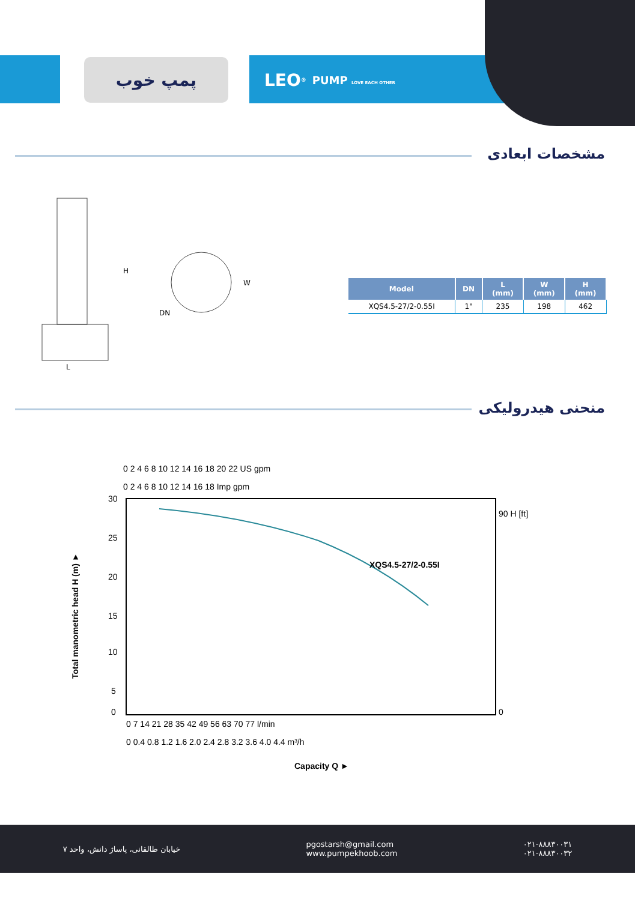پمپ خوب LEO<sup>®</sup> PUMP LOVE EACH OTHER
مشخصات ابعادی
L
H
DN
W
| Model | DN | L (mm) | W (mm) | H (mm) |
| --- | --- | --- | --- | --- |
| XQS4.5-27/2-0.55I | 1" | 235 | 198 | 462 |
منحنی هیدرولیکی
0 2 4 6 8 10 12 14 16 18 20 22 US gpm
0 2 4 6 8 10 12 14 16 18 Imp gpm
XQS4.5-27/2-0.55I
30
25
20
15
10
5
0
90 H [ft]
0
0 7 14 21 28 35 42 49 56 63 70 77 l/min
0 0.4 0.8 1.2 1.6 2.0 2.4 2.8 3.2 3.6 4.0 4.4 m³/h
Capacity Q ►
Total manometric head H (m) ►
خیابان طالقانی، پاساژ دانش، واحد ۷ pgostarsh@gmail.com
www.pumpekhoob.com ۰۲۱-۸۸۸۳۰۰۳۱
۰۲۱-۸۸۸۳۰۰۳۲